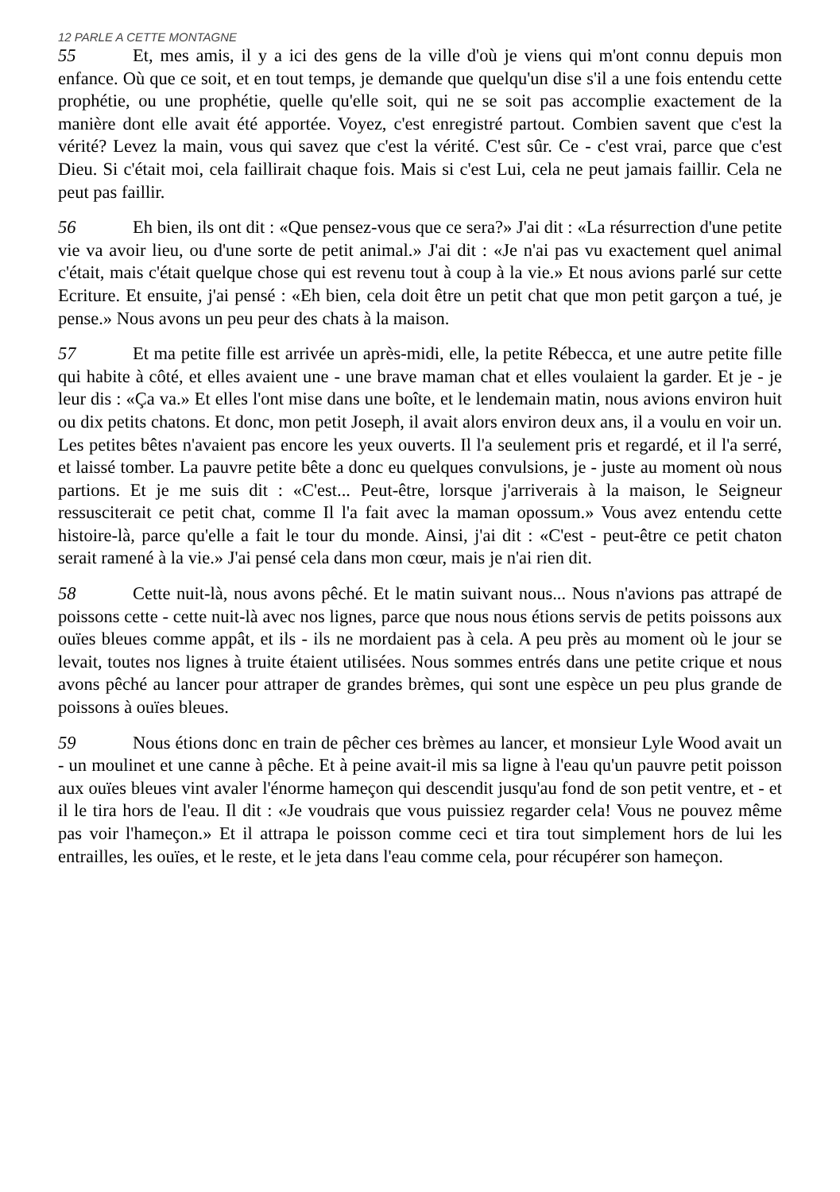12 PARLE A CETTE MONTAGNE
55 Et, mes amis, il y a ici des gens de la ville d'où je viens qui m'ont connu depuis mon enfance. Où que ce soit, et en tout temps, je demande que quelqu'un dise s'il a une fois entendu cette prophétie, ou une prophétie, quelle qu'elle soit, qui ne se soit pas accomplie exactement de la manière dont elle avait été apportée. Voyez, c'est enregistré partout. Combien savent que c'est la vérité? Levez la main, vous qui savez que c'est la vérité. C'est sûr. Ce - c'est vrai, parce que c'est Dieu. Si c'était moi, cela faillirait chaque fois. Mais si c'est Lui, cela ne peut jamais faillir. Cela ne peut pas faillir.
56 Eh bien, ils ont dit : «Que pensez-vous que ce sera?» J'ai dit : «La résurrection d'une petite vie va avoir lieu, ou d'une sorte de petit animal.» J'ai dit : «Je n'ai pas vu exactement quel animal c'était, mais c'était quelque chose qui est revenu tout à coup à la vie.» Et nous avions parlé sur cette Ecriture. Et ensuite, j'ai pensé : «Eh bien, cela doit être un petit chat que mon petit garçon a tué, je pense.» Nous avons un peu peur des chats à la maison.
57 Et ma petite fille est arrivée un après-midi, elle, la petite Rébecca, et une autre petite fille qui habite à côté, et elles avaient une - une brave maman chat et elles voulaient la garder. Et je - je leur dis : «Ça va.» Et elles l'ont mise dans une boîte, et le lendemain matin, nous avions environ huit ou dix petits chatons. Et donc, mon petit Joseph, il avait alors environ deux ans, il a voulu en voir un. Les petites bêtes n'avaient pas encore les yeux ouverts. Il l'a seulement pris et regardé, et il l'a serré, et laissé tomber. La pauvre petite bête a donc eu quelques convulsions, je - juste au moment où nous partions. Et je me suis dit : «C'est... Peut-être, lorsque j'arriverais à la maison, le Seigneur ressusciterait ce petit chat, comme Il l'a fait avec la maman opossum.» Vous avez entendu cette histoire-là, parce qu'elle a fait le tour du monde. Ainsi, j'ai dit : «C'est - peut-être ce petit chaton serait ramené à la vie.» J'ai pensé cela dans mon cœur, mais je n'ai rien dit.
58 Cette nuit-là, nous avons pêché. Et le matin suivant nous... Nous n'avions pas attrapé de poissons cette - cette nuit-là avec nos lignes, parce que nous nous étions servis de petits poissons aux ouïes bleues comme appât, et ils - ils ne mordaient pas à cela. A peu près au moment où le jour se levait, toutes nos lignes à truite étaient utilisées. Nous sommes entrés dans une petite crique et nous avons pêché au lancer pour attraper de grandes brèmes, qui sont une espèce un peu plus grande de poissons à ouïes bleues.
59 Nous étions donc en train de pêcher ces brèmes au lancer, et monsieur Lyle Wood avait un - un moulinet et une canne à pêche. Et à peine avait-il mis sa ligne à l'eau qu'un pauvre petit poisson aux ouïes bleues vint avaler l'énorme hameçon qui descendit jusqu'au fond de son petit ventre, et - et il le tira hors de l'eau. Il dit : «Je voudrais que vous puissiez regarder cela! Vous ne pouvez même pas voir l'hameçon.» Et il attrapa le poisson comme ceci et tira tout simplement hors de lui les entrailles, les ouïes, et le reste, et le jeta dans l'eau comme cela, pour récupérer son hameçon.